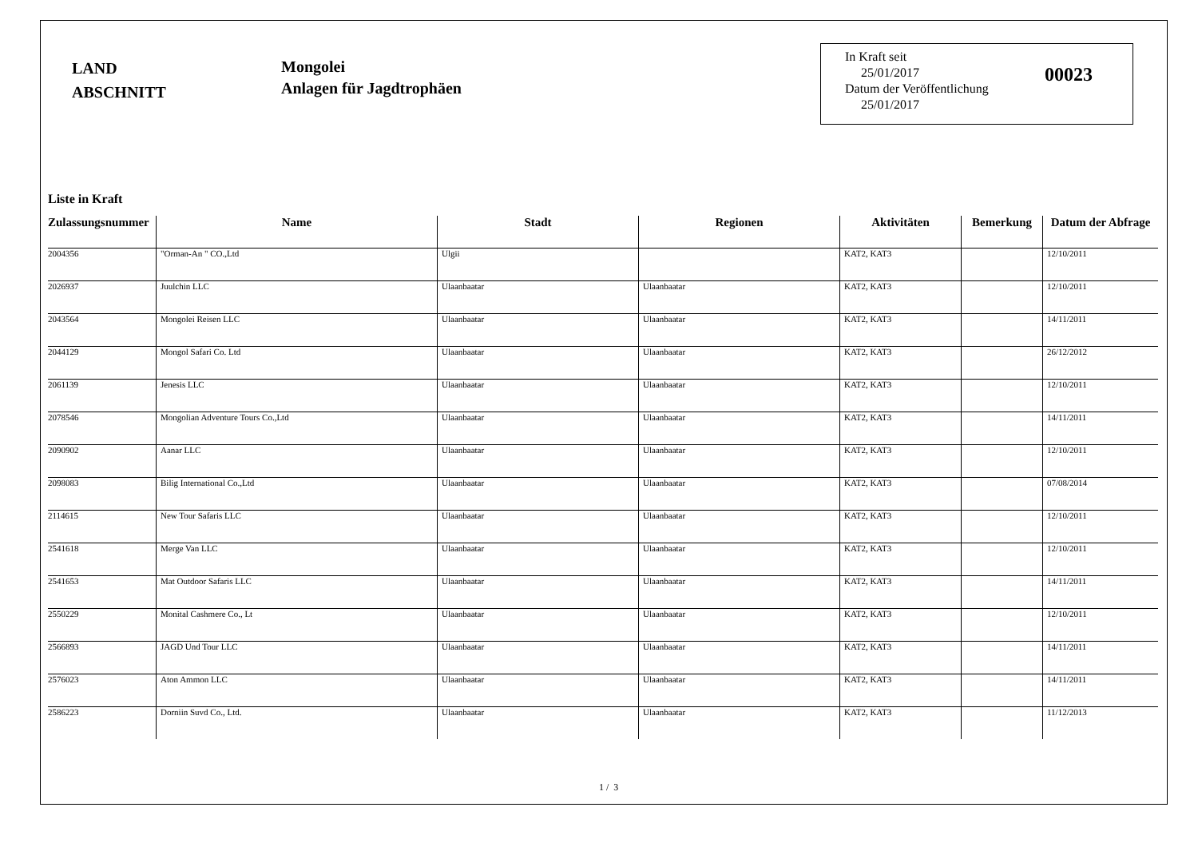LAND
ABSCHNITT
Mongolei
Anlagen für Jagdtrophäen
In Kraft seit
25/01/2017
Datum der Veröffentlichung
25/01/2017
00023
Liste in Kraft
| Zulassungsnummer | Name | Stadt | Regionen | Aktivitäten | Bemerkung | Datum der Abfrage |
| --- | --- | --- | --- | --- | --- | --- |
| 2004356 | "Orman-An " CO.,Ltd | Ulgii | | KAT2, KAT3 | | 12/10/2011 |
| 2026937 | Juulchin LLC | Ulaanbaatar | Ulaanbaatar | KAT2, KAT3 | | 12/10/2011 |
| 2043564 | Mongolei Reisen LLC | Ulaanbaatar | Ulaanbaatar | KAT2, KAT3 | | 14/11/2011 |
| 2044129 | Mongol Safari Co. Ltd | Ulaanbaatar | Ulaanbaatar | KAT2, KAT3 | | 26/12/2012 |
| 2061139 | Jenesis LLC | Ulaanbaatar | Ulaanbaatar | KAT2, KAT3 | | 12/10/2011 |
| 2078546 | Mongolian Adventure Tours Co.,Ltd | Ulaanbaatar | Ulaanbaatar | KAT2, KAT3 | | 14/11/2011 |
| 2090902 | Aanar LLC | Ulaanbaatar | Ulaanbaatar | KAT2, KAT3 | | 12/10/2011 |
| 2098083 | Bilig International Co.,Ltd | Ulaanbaatar | Ulaanbaatar | KAT2, KAT3 | | 07/08/2014 |
| 2114615 | New Tour Safaris LLC | Ulaanbaatar | Ulaanbaatar | KAT2, KAT3 | | 12/10/2011 |
| 2541618 | Merge Van LLC | Ulaanbaatar | Ulaanbaatar | KAT2, KAT3 | | 12/10/2011 |
| 2541653 | Mat Outdoor Safaris LLC | Ulaanbaatar | Ulaanbaatar | KAT2, KAT3 | | 14/11/2011 |
| 2550229 | Monital Cashmere Co., Lt | Ulaanbaatar | Ulaanbaatar | KAT2, KAT3 | | 12/10/2011 |
| 2566893 | JAGD Und Tour LLC | Ulaanbaatar | Ulaanbaatar | KAT2, KAT3 | | 14/11/2011 |
| 2576023 | Aton Ammon LLC | Ulaanbaatar | Ulaanbaatar | KAT2, KAT3 | | 14/11/2011 |
| 2586223 | Dorniin Suvd Co., Ltd. | Ulaanbaatar | Ulaanbaatar | KAT2, KAT3 | | 11/12/2013 |
1 / 3